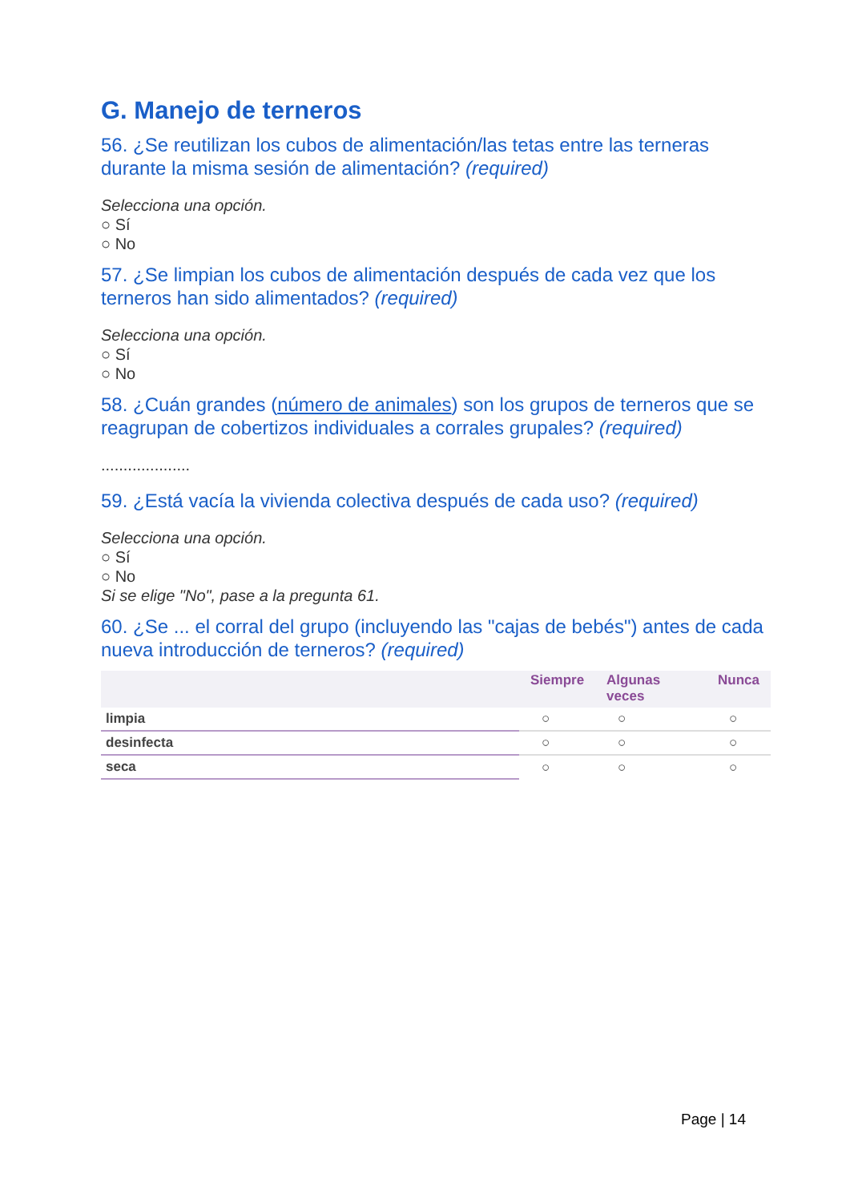G. Manejo de terneros
56. ¿Se reutilizan los cubos de alimentación/las tetas entre las terneras durante la misma sesión de alimentación? (required)
Selecciona una opción.
○ Sí
○ No
57. ¿Se limpian los cubos de alimentación después de cada vez que los terneros han sido alimentados? (required)
Selecciona una opción.
○ Sí
○ No
58. ¿Cuán grandes (número de animales) son los grupos de terneros que se reagrupan de cobertizos individuales a corrales grupales? (required)
....................
59. ¿Está vacía la vivienda colectiva después de cada uso? (required)
Selecciona una opción.
○ Sí
○ No
Si se elige "No", pase a la pregunta 61.
60. ¿Se ... el corral del grupo (incluyendo las "cajas de bebés") antes de cada nueva introducción de terneros? (required)
| | Siempre | Algunas veces | Nunca |
| --- | --- | --- | --- |
| limpia | ○ | ○ | ○ |
| desinfecta | ○ | ○ | ○ |
| seca | ○ | ○ | ○ |
Page | 14